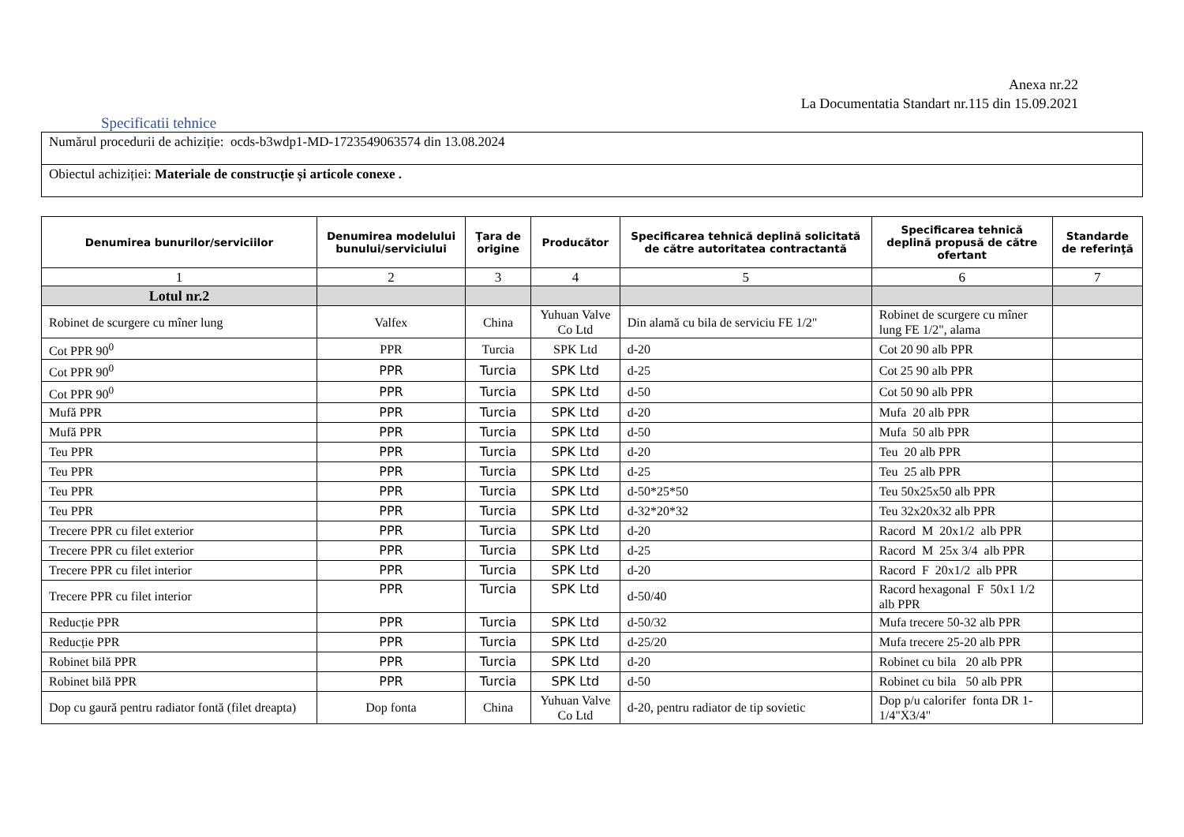Anexa nr.22
La Documentatia Standart nr.115 din 15.09.2021
Specificatii tehnice
| Numărul procedurii de achiziție: ocds-b3wdp1-MD-1723549063574 din 13.08.2024 |
| Obiectul achiziției: Materiale de construcție și articole conexe . |
| Denumirea bunurilor/serviciilor | Denumirea modelului bunului/serviciului | Ţara de origine | Producător | Specificarea tehnică deplină solicitată de către autoritatea contractantă | Specificarea tehnică deplină propusă de către ofertant | Standarde de referinţă |
| --- | --- | --- | --- | --- | --- | --- |
| 1 | 2 | 3 | 4 | 5 | 6 | 7 |
| Lotul nr.2 | | | | | | |
| Robinet de scurgere cu mîner lung | Valfex | China | Yuhuan Valve Co Ltd | Din alamă cu bila de serviciu FE 1/2" | Robinet de scurgere cu mîner lung FE 1/2", alama | |
| Cot PPR 90<sup>0</sup> | PPR | Turcia | SPK Ltd | d-20 | Cot 20 90 alb PPR | |
| Cot PPR 90<sup>0</sup> | PPR | Turcia | SPK Ltd | d-25 | Cot 25 90 alb PPR | |
| Cot PPR 90<sup>0</sup> | PPR | Turcia | SPK Ltd | d-50 | Cot 50 90 alb PPR | |
| Mufă PPR | PPR | Turcia | SPK Ltd | d-20 | Mufa 20 alb PPR | |
| Mufă PPR | PPR | Turcia | SPK Ltd | d-50 | Mufa 50 alb PPR | |
| Teu PPR | PPR | Turcia | SPK Ltd | d-20 | Teu 20 alb PPR | |
| Teu PPR | PPR | Turcia | SPK Ltd | d-25 | Teu 25 alb PPR | |
| Teu PPR | PPR | Turcia | SPK Ltd | d-50*25*50 | Teu 50x25x50 alb PPR | |
| Teu PPR | PPR | Turcia | SPK Ltd | d-32*20*32 | Teu 32x20x32 alb PPR | |
| Trecere PPR cu filet exterior | PPR | Turcia | SPK Ltd | d-20 | Racord M 20x1/2 alb PPR | |
| Trecere PPR cu filet exterior | PPR | Turcia | SPK Ltd | d-25 | Racord M 25x 3/4 alb PPR | |
| Trecere PPR cu filet interior | PPR | Turcia | SPK Ltd | d-20 | Racord F 20x1/2 alb PPR | |
| Trecere PPR cu filet interior | PPR | Turcia | SPK Ltd | d-50/40 | Racord hexagonal F 50x1 1/2 alb PPR | |
| Reducție PPR | PPR | Turcia | SPK Ltd | d-50/32 | Mufa trecere 50-32 alb PPR | |
| Reducție PPR | PPR | Turcia | SPK Ltd | d-25/20 | Mufa trecere 25-20 alb PPR | |
| Robinet bilă PPR | PPR | Turcia | SPK Ltd | d-20 | Robinet cu bila 20 alb PPR | |
| Robinet bilă PPR | PPR | Turcia | SPK Ltd | d-50 | Robinet cu bila 50 alb PPR | |
| Dop cu gaură pentru radiator fontă (filet dreapta) | Dop fonta | China | Yuhuan Valve Co Ltd | d-20, pentru radiator de tip sovietic | Dop p/u calorifer fonta DR 1-1/4"X3/4" | |